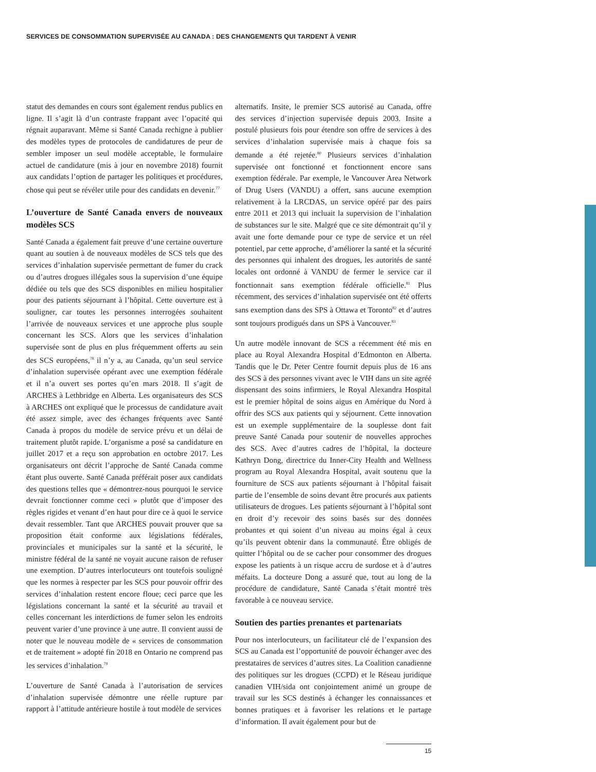SERVICES DE CONSOMMATION SUPERVISÉE AU CANADA : DES CHANGEMENTS QUI TARDENT À VENIR
statut des demandes en cours sont également rendus publics en ligne. Il s’agit là d’un contraste frappant avec l’opacité qui régnait auparavant. Même si Santé Canada rechigne à publier des modèles types de protocoles de candidatures de peur de sembler imposer un seul modèle acceptable, le formulaire actuel de candidature (mis à jour en novembre 2018) fournit aux candidats l’option de partager les politiques et procédures, chose qui peut se révéler utile pour des candidats en devenir.<sup>77</sup>
L’ouverture de Santé Canada envers de nouveaux modèles SCS
Santé Canada a également fait preuve d’une certaine ouverture quant au soutien à de nouveaux modèles de SCS tels que des services d’inhalation supervisée permettant de fumer du crack ou d’autres drogues illégales sous la supervision d’une équipe dédiée ou tels que des SCS disponibles en milieu hospitalier pour des patients séjournant à l’hôpital. Cette ouverture est à souligner, car toutes les personnes interrogées souhaitent l’arrivée de nouveaux services et une approche plus souple concernant les SCS. Alors que les services d’inhalation supervisée sont de plus en plus fréquemment offerts au sein des SCS européens,<sup>78</sup> il n’y a, au Canada, qu’un seul service d’inhalation supervisée opérant avec une exemption fédérale et il n’a ouvert ses portes qu’en mars 2018. Il s’agit de ARCHES à Lethbridge en Alberta. Les organisateurs des SCS à ARCHES ont expliqué que le processus de candidature avait été assez simple, avec des échanges fréquents avec Santé Canada à propos du modèle de service prévu et un délai de traitement plutôt rapide. L’organisme a posé sa candidature en juillet 2017 et a reçu son approbation en octobre 2017. Les organisateurs ont décrit l’approche de Santé Canada comme étant plus ouverte. Santé Canada préférait poser aux candidats des questions telles que « démontrez-nous pourquoi le service devrait fonctionner comme ceci » plutôt que d’imposer des règles rigides et venant d’en haut pour dire ce à quoi le service devait ressembler. Tant que ARCHES pouvait prouver que sa proposition était conforme aux législations fédérales, provinciales et municipales sur la santé et la sécurité, le ministre fédéral de la santé ne voyait aucune raison de refuser une exemption. D’autres interlocuteurs ont toutefois souligné que les normes à respecter par les SCS pour pouvoir offrir des services d’inhalation restent encore floue; ceci parce que les législations concernant la santé et la sécurité au travail et celles concernant les interdictions de fumer selon les endroits peuvent varier d’une province à une autre. Il convient aussi de noter que le nouveau modèle de « services de consommation et de traitement » adopté fin 2018 en Ontario ne comprend pas les services d’inhalation.<sup>79</sup>
L’ouverture de Santé Canada à l’autorisation de services d’inhalation supervisée démontre une réelle rupture par rapport à l’attitude antérieure hostile à tout modèle de services
alternatifs. Insite, le premier SCS autorisé au Canada, offre des services d’injection supervisée depuis 2003. Insite a postulé plusieurs fois pour étendre son offre de services à des services d’inhalation supervisée mais à chaque fois sa demande a été rejetée.<sup>80</sup> Plusieurs services d’inhalation supervisée ont fonctionné et fonctionnent encore sans exemption fédérale. Par exemple, le Vancouver Area Network of Drug Users (VANDU) a offert, sans aucune exemption relativement à la LRCDAS, un service opéré par des pairs entre 2011 et 2013 qui incluait la supervision de l’inhalation de substances sur le site. Malgré que ce site démontrait qu’il y avait une forte demande pour ce type de service et un réel potentiel, par cette approche, d’améliorer la santé et la sécurité des personnes qui inhalent des drogues, les autorités de santé locales ont ordonné à VANDU de fermer le service car il fonctionnait sans exemption fédérale officielle.<sup>81</sup> Plus récemment, des services d’inhalation supervisée ont été offerts sans exemption dans des SPS à Ottawa et Toronto<sup>82</sup> et d’autres sont toujours prodigués dans un SPS à Vancouver.<sup>83</sup>
Un autre modèle innovant de SCS a récemment été mis en place au Royal Alexandra Hospital d’Edmonton en Alberta. Tandis que le Dr. Peter Centre fournit depuis plus de 16 ans des SCS à des personnes vivant avec le VIH dans un site agréé dispensant des soins infirmiers, le Royal Alexandra Hospital est le premier hôpital de soins aigus en Amérique du Nord à offrir des SCS aux patients qui y séjournent. Cette innovation est un exemple supplémentaire de la souplesse dont fait preuve Santé Canada pour soutenir de nouvelles approches des SCS. Avec d’autres cadres de l’hôpital, la docteure Kathryn Dong, directrice du Inner-City Health and Wellness program au Royal Alexandra Hospital, avait soutenu que la fourniture de SCS aux patients séjournant à l’hôpital faisait partie de l’ensemble de soins devant être procurés aux patients utilisateurs de drogues. Les patients séjournant à l’hôpital sont en droit d’y recevoir des soins basés sur des données probantes et qui soient d’un niveau au moins égal à ceux qu’ils peuvent obtenir dans la communauté. Être obligés de quitter l’hôpital ou de se cacher pour consommer des drogues expose les patients à un risque accru de surdose et à d’autres méfaits. La docteure Dong a assuré que, tout au long de la procédure de candidature, Santé Canada s’était montré très favorable à ce nouveau service.
Soutien des parties prenantes et partenariats
Pour nos interlocuteurs, un facilitateur clé de l’expansion des SCS au Canada est l’opportunité de pouvoir échanger avec des prestataires de services d’autres sites. La Coalition canadienne des politiques sur les drogues (CCPD) et le Réseau juridique canadien VIH/sida ont conjointement animé un groupe de travail sur les SCS destinés à échanger les connaissances et bonnes pratiques et à favoriser les relations et le partage d’information. Il avait également pour but de
15